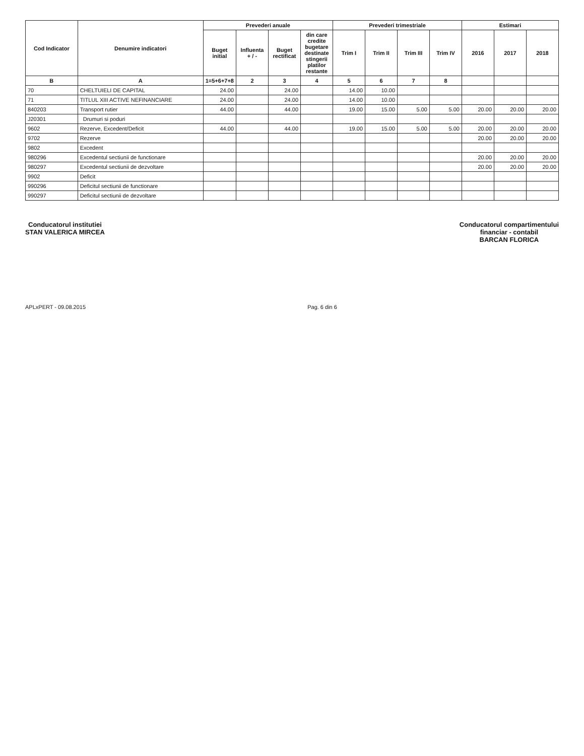| Cod Indicator | Denumire indicatori | Prevederi anuale | | | | Prevederi trimestriale | | | | Estimari | | |
| --- | --- | --- | --- | --- | --- | --- | --- | --- | --- | --- | --- | --- |
| | | Buget initial | Influenta + / - | Buget rectificat | din care credite bugetare destinate stingerii platilor restante | Trim I | Trim II | Trim III | Trim IV | 2016 | 2017 | 2018 |
| B | A | 1=5+6+7+8 | 2 | 3 | 4 | 5 | 6 | 7 | 8 | | | |
| 70 | CHELTUIELI DE CAPITAL | 24.00 | | 24.00 | | 14.00 | 10.00 | | | | | |
| 71 | TITLUL XIII ACTIVE NEFINANCIARE | 24.00 | | 24.00 | | 14.00 | 10.00 | | | | | |
| 840203 | Transport rutier | 44.00 | | 44.00 | | 19.00 | 15.00 | 5.00 | 5.00 | 20.00 | 20.00 | 20.00 |
| J20301 | Drumuri si poduri | | | | | | | | | | | |
| 9602 | Rezerve, Excedent/Deficit | 44.00 | | 44.00 | | 19.00 | 15.00 | 5.00 | 5.00 | 20.00 | 20.00 | 20.00 |
| 9702 | Rezerve | | | | | | | | | 20.00 | 20.00 | 20.00 |
| 9802 | Excedent | | | | | | | | | | | |
| 980296 | Excedentul sectiunii de functionare | | | | | | | | | 20.00 | 20.00 | 20.00 |
| 980297 | Excedentul sectiunii de dezvoltare | | | | | | | | | 20.00 | 20.00 | 20.00 |
| 9902 | Deficit | | | | | | | | | | | |
| 990296 | Deficitul sectiunii de functionare | | | | | | | | | | | |
| 990297 | Deficitul sectiunii de dezvoltare | | | | | | | | | | | |
Conducatorul institutiei
STAN VALERICA MIRCEA
Conducatorul compartimentului
financiar - contabil
BARCAN FLORICA
APLxPERT - 09.08.2015 Pag. 6 din 6